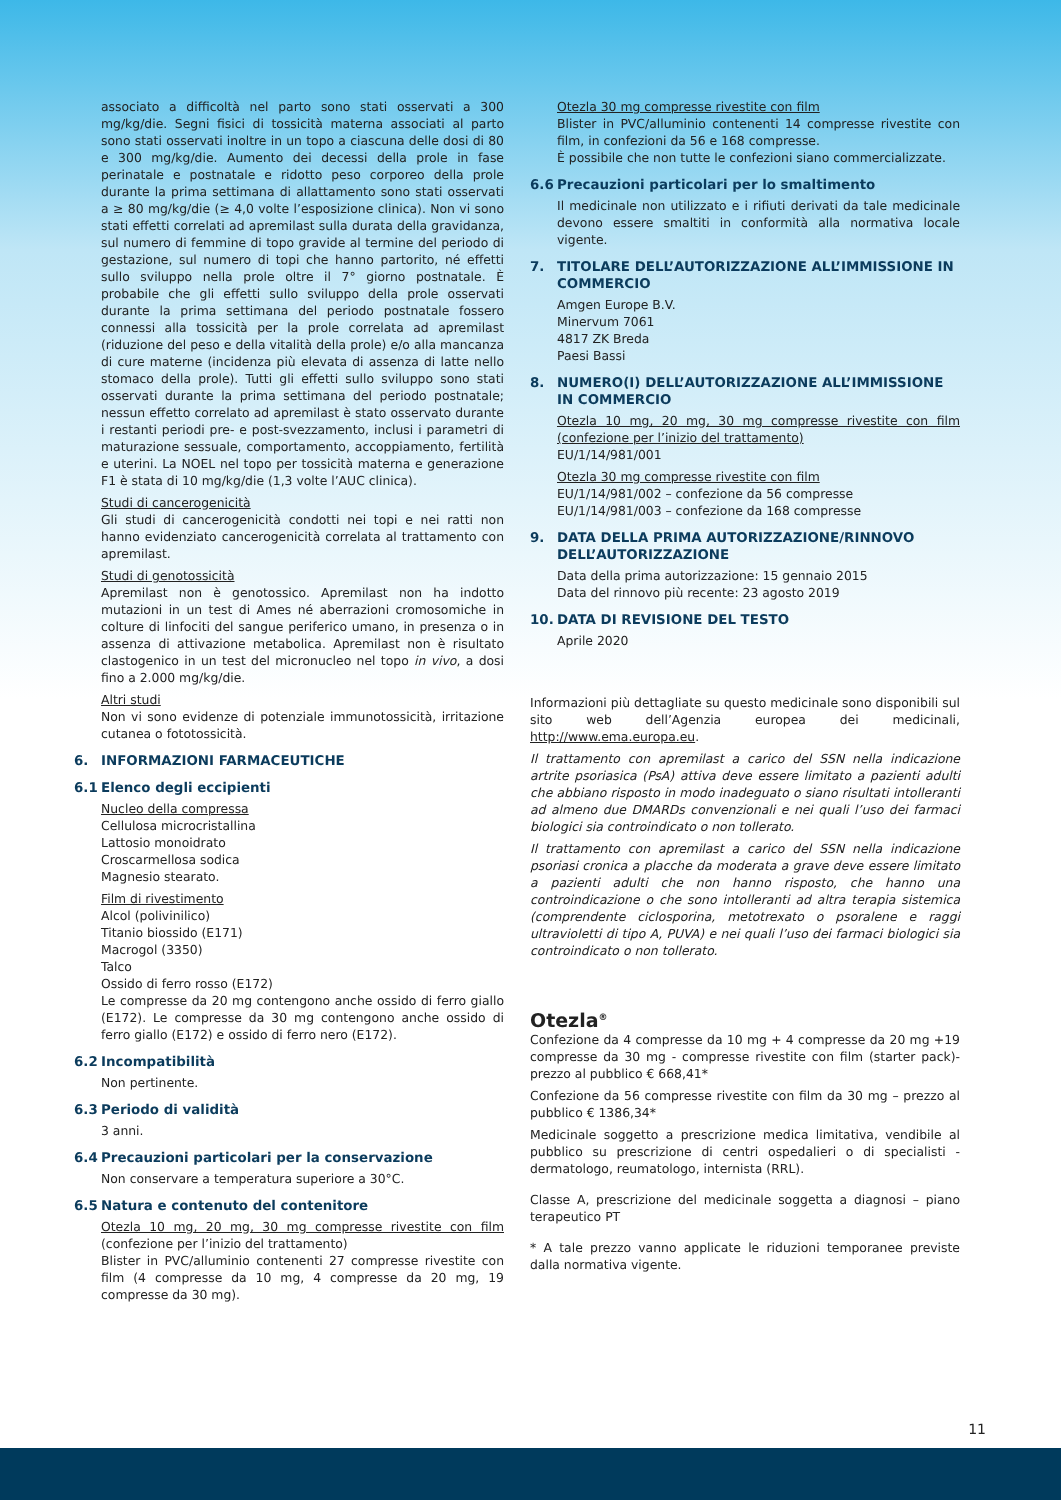associato a difficoltà nel parto sono stati osservati a 300 mg/kg/die. Segni fisici di tossicità materna associati al parto sono stati osservati inoltre in un topo a ciascuna delle dosi di 80 e 300 mg/kg/die. Aumento dei decessi della prole in fase perinatale e postnatale e ridotto peso corporeo della prole durante la prima settimana di allattamento sono stati osservati a ≥ 80 mg/kg/die (≥ 4,0 volte l’esposizione clinica). Non vi sono stati effetti correlati ad apremilast sulla durata della gravidanza, sul numero di femmine di topo gravide al termine del periodo di gestazione, sul numero di topi che hanno partorito, né effetti sullo sviluppo nella prole oltre il 7° giorno postnatale. È probabile che gli effetti sullo sviluppo della prole osservati durante la prima settimana del periodo postnatale fossero connessi alla tossicità per la prole correlata ad apremilast (riduzione del peso e della vitalità della prole) e/o alla mancanza di cure materne (incidenza più elevata di assenza di latte nello stomaco della prole). Tutti gli effetti sullo sviluppo sono stati osservati durante la prima settimana del periodo postnatale; nessun effetto correlato ad apremilast è stato osservato durante i restanti periodi pre- e post-svezzamento, inclusi i parametri di maturazione sessuale, comportamento, accoppiamento, fertilità e uterini. La NOEL nel topo per tossicità materna e generazione F1 è stata di 10 mg/kg/die (1,3 volte l’AUC clinica).
Studi di cancerogenicità
Gli studi di cancerogenicità condotti nei topi e nei ratti non hanno evidenziato cancerogenicità correlata al trattamento con apremilast.
Studi di genotossicità
Apremilast non è genotossico. Apremilast non ha indotto mutazioni in un test di Ames né aberrazioni cromosomiche in colture di linfociti del sangue periferico umano, in presenza o in assenza di attivazione metabolica. Apremilast non è risultato clastogenico in un test del micronucleo nel topo in vivo, a dosi fino a 2.000 mg/kg/die.
Altri studi
Non vi sono evidenze di potenziale immunotossicità, irritazione cutanea o fototossicità.
6. INFORMAZIONI FARMACEUTICHE
6.1 Elenco degli eccipienti
Nucleo della compressa
Cellulosa microcristallina
Lattosio monoidrato
Croscarmellosa sodica
Magnesio stearato.
Film di rivestimento
Alcol (polivinilico)
Titanio biossido (E171)
Macrogol (3350)
Talco
Ossido di ferro rosso (E172)
Le compresse da 20 mg contengono anche ossido di ferro giallo (E172). Le compresse da 30 mg contengono anche ossido di ferro giallo (E172) e ossido di ferro nero (E172).
6.2 Incompatibilità
Non pertinente.
6.3 Periodo di validità
3 anni.
6.4 Precauzioni particolari per la conservazione
Non conservare a temperatura superiore a 30°C.
6.5 Natura e contenuto del contenitore
Otezla 10 mg, 20 mg, 30 mg compresse rivestite con film (confezione per l’inizio del trattamento)
Blister in PVC/alluminio contenenti 27 compresse rivestite con film (4 compresse da 10 mg, 4 compresse da 20 mg, 19 compresse da 30 mg).
Otezla 30 mg compresse rivestite con film
Blister in PVC/alluminio contenenti 14 compresse rivestite con film, in confezioni da 56 e 168 compresse.
È possibile che non tutte le confezioni siano commercializzate.
6.6 Precauzioni particolari per lo smaltimento
Il medicinale non utilizzato e i rifiuti derivati da tale medicinale devono essere smaltiti in conformità alla normativa locale vigente.
7. TITOLARE DELL’AUTORIZZAZIONE ALL’IMMISSIONE IN COMMERCIO
Amgen Europe B.V.
Minervum 7061
4817 ZK Breda
Paesi Bassi
8. NUMERO(I) DELL’AUTORIZZAZIONE ALL’IMMISSIONE IN COMMERCIO
Otezla 10 mg, 20 mg, 30 mg compresse rivestite con film (confezione per l’inizio del trattamento)
EU/1/14/981/001
Otezla 30 mg compresse rivestite con film
EU/1/14/981/002 – confezione da 56 compresse
EU/1/14/981/003 – confezione da 168 compresse
9. DATA DELLA PRIMA AUTORIZZAZIONE/RINNOVO DELL’AUTORIZZAZIONE
Data della prima autorizzazione: 15 gennaio 2015
Data del rinnovo più recente: 23 agosto 2019
10. DATA DI REVISIONE DEL TESTO
Aprile 2020
Informazioni più dettagliate su questo medicinale sono disponibili sul sito web dell’Agenzia europea dei medicinali, http://www.ema.europa.eu.
Il trattamento con apremilast a carico del SSN nella indicazione artrite psoriasica (PsA) attiva deve essere limitato a pazienti adulti che abbiano risposto in modo inadeguato o siano risultati intolleranti ad almeno due DMARDs convenzionali e nei quali l’uso dei farmaci biologici sia controindicato o non tollerato.
Il trattamento con apremilast a carico del SSN nella indicazione psoriasi cronica a placche da moderata a grave deve essere limitato a pazienti adulti che non hanno risposto, che hanno una controindicazione o che sono intolleranti ad altra terapia sistemica (comprendente ciclosporina, metotrexato o psoralene e raggi ultravioletti di tipo A, PUVA) e nei quali l’uso dei farmaci biologici sia controindicato o non tollerato.
Otezla<sup>®</sup>
Confezione da 4 compresse da 10 mg + 4 compresse da 20 mg +19 compresse da 30 mg - compresse rivestite con film (starter pack)- prezzo al pubblico € 668,41*
Confezione da 56 compresse rivestite con film da 30 mg – prezzo al pubblico € 1386,34*
Medicinale soggetto a prescrizione medica limitativa, vendibile al pubblico su prescrizione di centri ospedalieri o di specialisti - dermatologo, reumatologo, internista (RRL).
Classe A, prescrizione del medicinale soggetta a diagnosi – piano terapeutico PT
* A tale prezzo vanno applicate le riduzioni temporanee previste dalla normativa vigente.
11